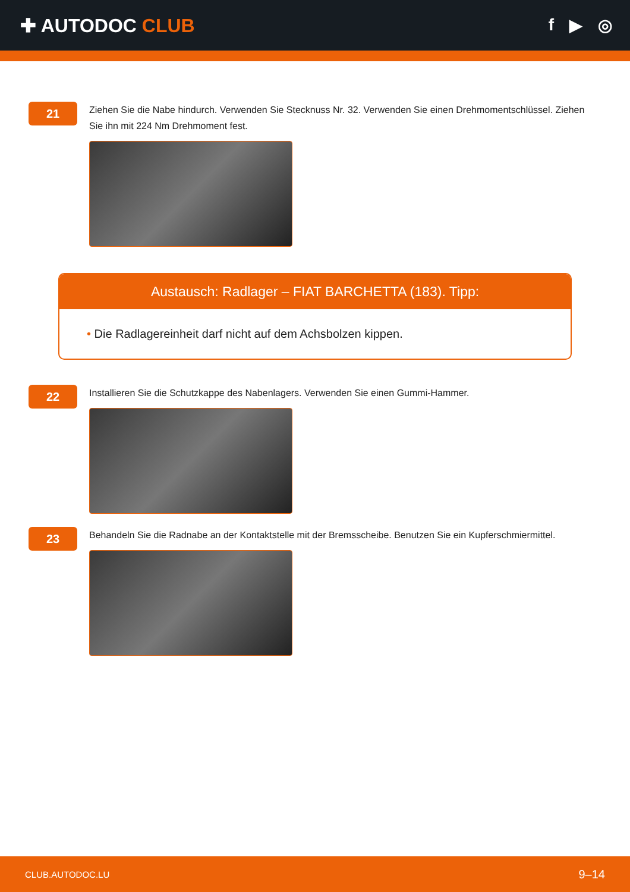✚ AUTODOC CLUB f ▶ ◎
21
Ziehen Sie die Nabe hindurch. Verwenden Sie Stecknuss Nr. 32. Verwenden Sie einen Drehmomentschlüssel. Ziehen Sie ihn mit 224 Nm Drehmoment fest.
Austausch: Radlager – FIAT BARCHETTA (183). Tipp:
• Die Radlagereinheit darf nicht auf dem Achsbolzen kippen.
22
Installieren Sie die Schutzkappe des Nabenlagers. Verwenden Sie einen Gummi-Hammer.
23
Behandeln Sie die Radnabe an der Kontaktstelle mit der Bremsscheibe. Benutzen Sie ein Kupferschmiermittel.
CLUB.AUTODOC.LU 9–14